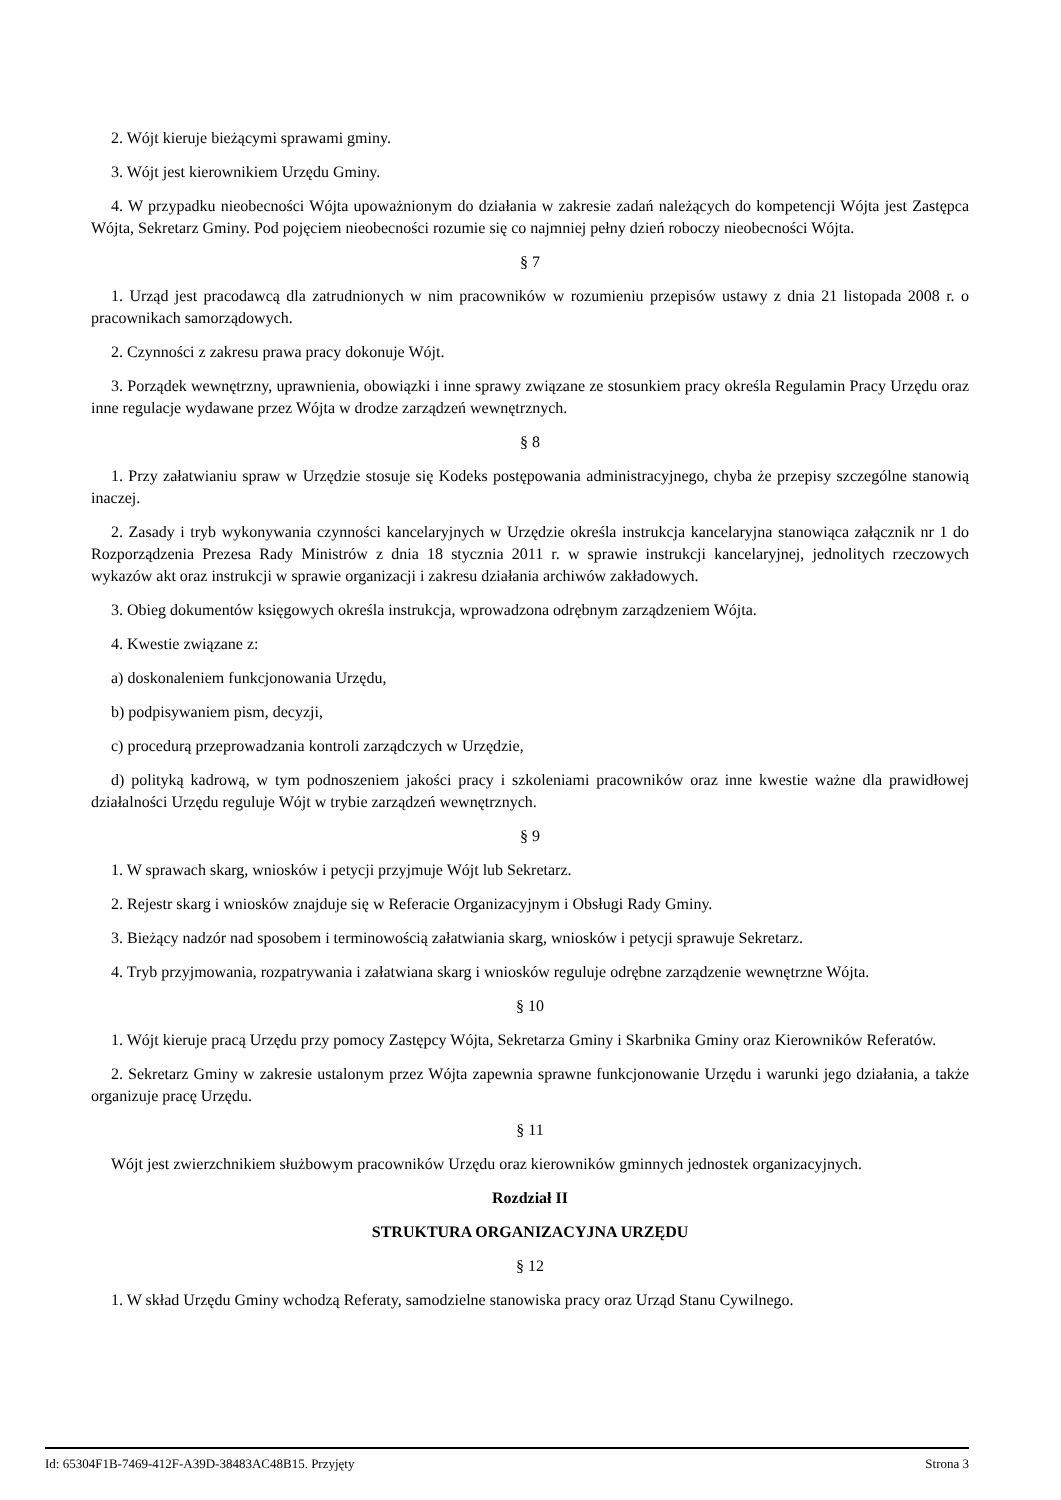2. Wójt kieruje bieżącymi sprawami gminy.
3. Wójt jest kierownikiem Urzędu Gminy.
4. W przypadku nieobecności Wójta upoważnionym do działania w zakresie zadań należących do kompetencji Wójta jest Zastępca Wójta, Sekretarz Gminy. Pod pojęciem nieobecności rozumie się co najmniej pełny dzień roboczy nieobecności Wójta.
§ 7
1. Urząd jest pracodawcą dla zatrudnionych w nim pracowników w rozumieniu przepisów ustawy z dnia 21 listopada 2008 r. o pracownikach samorządowych.
2. Czynności z zakresu prawa pracy dokonuje Wójt.
3. Porządek wewnętrzny, uprawnienia, obowiązki i inne sprawy związane ze stosunkiem pracy określa Regulamin Pracy Urzędu oraz inne regulacje wydawane przez Wójta w drodze zarządzeń wewnętrznych.
§ 8
1. Przy załatwianiu spraw w Urzędzie stosuje się Kodeks postępowania administracyjnego, chyba że przepisy szczególne stanowią inaczej.
2. Zasady i tryb wykonywania czynności kancelaryjnych w Urzędzie określa instrukcja kancelaryjna stanowiąca załącznik nr 1 do Rozporządzenia Prezesa Rady Ministrów z dnia 18 stycznia 2011 r. w sprawie instrukcji kancelaryjnej, jednolitych rzeczowych wykazów akt oraz instrukcji w sprawie organizacji i zakresu działania archiwów zakładowych.
3. Obieg dokumentów księgowych określa instrukcja, wprowadzona odrębnym zarządzeniem Wójta.
4. Kwestie związane z:
a) doskonaleniem funkcjonowania Urzędu,
b) podpisywaniem pism, decyzji,
c) procedurą przeprowadzania kontroli zarządczych w Urzędzie,
d) polityką kadrową, w tym podnoszeniem jakości pracy i szkoleniami pracowników oraz inne kwestie ważne dla prawidłowej działalności Urzędu reguluje Wójt w trybie zarządzeń wewnętrznych.
§ 9
1. W sprawach skarg, wniosków i petycji przyjmuje Wójt lub Sekretarz.
2. Rejestr skarg i wniosków znajduje się w Referacie Organizacyjnym i Obsługi Rady Gminy.
3. Bieżący nadzór nad sposobem i terminowością załatwiania skarg, wniosków i petycji sprawuje Sekretarz.
4. Tryb przyjmowania, rozpatrywania i załatwiana skarg i wniosków reguluje odrębne zarządzenie wewnętrzne Wójta.
§ 10
1. Wójt kieruje pracą Urzędu przy pomocy Zastępcy Wójta, Sekretarza Gminy i Skarbnika Gminy oraz Kierowników Referatów.
2. Sekretarz Gminy w zakresie ustalonym przez Wójta zapewnia sprawne funkcjonowanie Urzędu i warunki jego działania, a także organizuje pracę Urzędu.
§ 11
Wójt jest zwierzchnikiem służbowym pracowników Urzędu oraz kierowników gminnych jednostek organizacyjnych.
Rozdział II
STRUKTURA ORGANIZACYJNA URZĘDU
§ 12
1. W skład Urzędu Gminy wchodzą Referaty, samodzielne stanowiska pracy oraz Urząd Stanu Cywilnego.
Id: 65304F1B-7469-412F-A39D-38483AC48B15. Przyjęty Strona 3